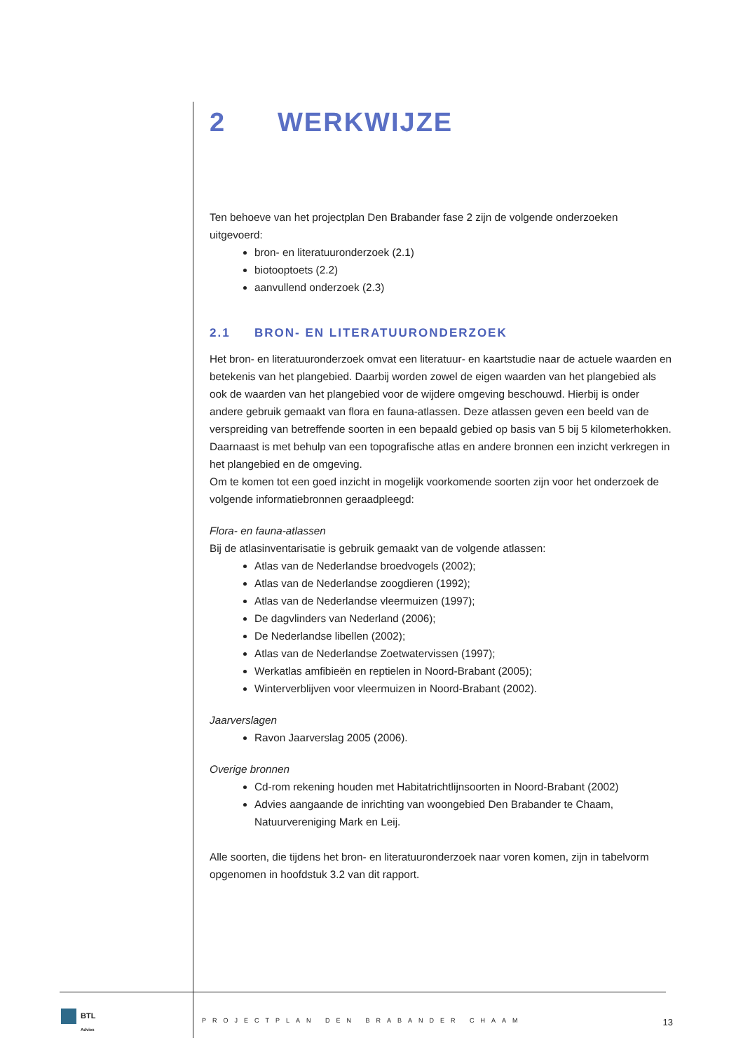2 WERKWIJZE
Ten behoeve van het projectplan Den Brabander fase 2 zijn de volgende onderzoeken uitgevoerd:
bron- en literatuuronderzoek (2.1)
biotooptoets (2.2)
aanvullend onderzoek (2.3)
2.1 BRON- EN LITERATUURONDERZOEK
Het bron- en literatuuronderzoek omvat een literatuur- en kaartstudie naar de actuele waarden en betekenis van het plangebied. Daarbij worden zowel de eigen waarden van het plangebied als ook de waarden van het plangebied voor de wijdere omgeving beschouwd. Hierbij is onder andere gebruik gemaakt van flora en fauna-atlassen. Deze atlassen geven een beeld van de verspreiding van betreffende soorten in een bepaald gebied op basis van 5 bij 5 kilometerhokken. Daarnaast is met behulp van een topografische atlas en andere bronnen een inzicht verkregen in het plangebied en de omgeving.
Om te komen tot een goed inzicht in mogelijk voorkomende soorten zijn voor het onderzoek de volgende informatiebronnen geraadpleegd:
Flora- en fauna-atlassen
Bij de atlasinventarisatie is gebruik gemaakt van de volgende atlassen:
Atlas van de Nederlandse broedvogels (2002);
Atlas van de Nederlandse zoogdieren (1992);
Atlas van de Nederlandse vleermuizen (1997);
De dagvlinders van Nederland (2006);
De Nederlandse libellen (2002);
Atlas van de Nederlandse Zoetwatervissen (1997);
Werkatlas amfibieën en reptielen in Noord-Brabant (2005);
Winterverblijven voor vleermuizen in Noord-Brabant (2002).
Jaarverslagen
Ravon Jaarverslag 2005 (2006).
Overige bronnen
Cd-rom rekening houden met Habitatrichtlijnsoorten in Noord-Brabant (2002)
Advies aangaande de inrichting van woongebied Den Brabander te Chaam, Natuurvereniging Mark en Leij.
Alle soorten, die tijdens het bron- en literatuuronderzoek naar voren komen, zijn in tabelvorm opgenomen in hoofdstuk 3.2 van dit rapport.
BTL
Advies
PROJECTPLAN DEN BRABANDER CHAAM 13